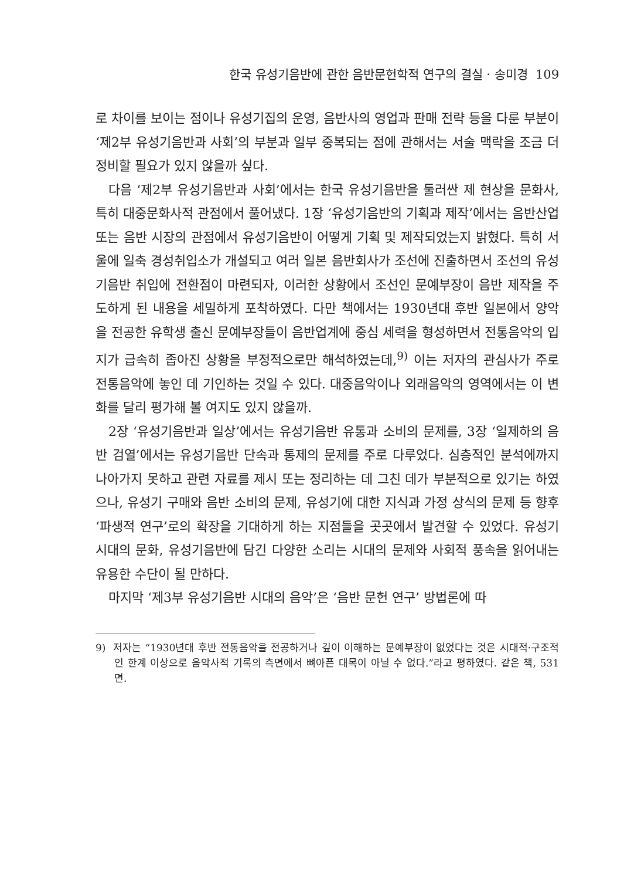한국 유성기음반에 관한 음반문헌학적 연구의 결실 · 송미경 109
로 차이를 보이는 점이나 유성기집의 운영, 음반사의 영업과 판매 전략 등을 다룬 부분이 ‘제2부 유성기음반과 사회’의 부분과 일부 중복되는 점에 관해서는 서술 맥락을 조금 더 정비할 필요가 있지 않을까 싶다.
다음 ‘제2부 유성기음반과 사회’에서는 한국 유성기음반을 둘러싼 제 현상을 문화사, 특히 대중문화사적 관점에서 풀어냈다. 1장 ‘유성기음반의 기획과 제작’에서는 음반산업 또는 음반 시장의 관점에서 유성기음반이 어떻게 기획 및 제작되었는지 밝혔다. 특히 서울에 일축 경성취입소가 개설되고 여러 일본 음반회사가 조선에 진출하면서 조선의 유성기음반 취입에 전환점이 마련되자, 이러한 상황에서 조선인 문예부장이 음반 제작을 주도하게 된 내용을 세밀하게 포착하였다. 다만 책에서는 1930년대 후반 일본에서 양악을 전공한 유학생 출신 문예부장들이 음반업계에 중심 세력을 형성하면서 전통음악의 입지가 급속히 좁아진 상황을 부정적으로만 해석하였는데,<sup>9)</sup> 이는 저자의 관심사가 주로 전통음악에 놓인 데 기인하는 것일 수 있다. 대중음악이나 외래음악의 영역에서는 이 변화를 달리 평가해 볼 여지도 있지 않을까.
2장 ‘유성기음반과 일상’에서는 유성기음반 유통과 소비의 문제를, 3장 ‘일제하의 음반 검열’에서는 유성기음반 단속과 통제의 문제를 주로 다루었다. 심층적인 분석에까지 나아가지 못하고 관련 자료를 제시 또는 정리하는 데 그친 데가 부분적으로 있기는 하였으나, 유성기 구매와 음반 소비의 문제, 유성기에 대한 지식과 가정 상식의 문제 등 향후 ‘파생적 연구’로의 확장을 기대하게 하는 지점들을 곳곳에서 발견할 수 있었다. 유성기 시대의 문화, 유성기음반에 담긴 다양한 소리는 시대의 문제와 사회적 풍속을 읽어내는 유용한 수단이 될 만하다.
마지막 ‘제3부 유성기음반 시대의 음악’은 ‘음반 문헌 연구’ 방법론에 따
9) 저자는 “1930년대 후반 전통음악을 전공하거나 깊이 이해하는 문예부장이 없었다는 것은 시대적·구조적인 한계 이상으로 음악사적 기록의 측면에서 뼈아픈 대목이 아닐 수 없다.”라고 평하였다. 같은 책, 531면.